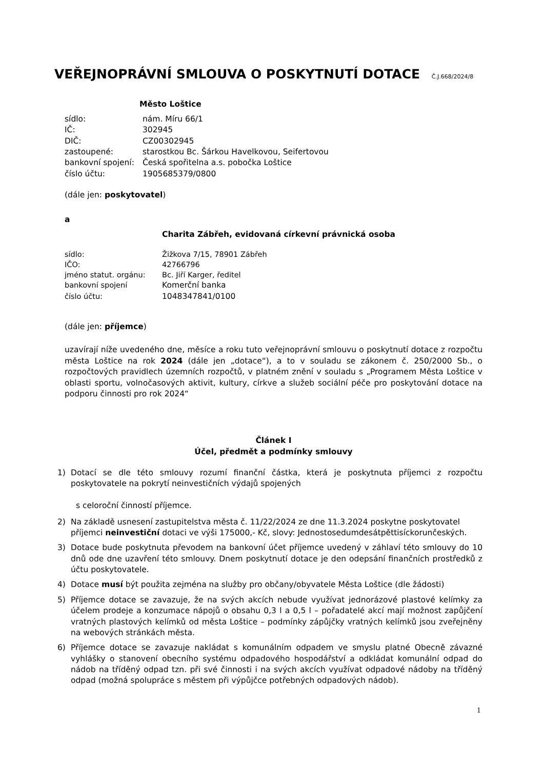VEŘEJNOPRÁVNÍ SMLOUVA O POSKYTNUTÍ DOTACE Č.J.668/2024/8
Město Loštice
| sídlo: | nám. Míru 66/1 |
| IČ: | 302945 |
| DIČ: | CZ00302945 |
| zastoupené: | starostkou Bc. Šárkou Havelkovou, Seifertovou |
| bankovní spojení: | Česká spořitelna a.s. pobočka Loštice |
| číslo účtu: | 1905685379/0800 |
(dále jen: poskytovatel)
a
Charita Zábřeh, evidovaná církevní právnická osoba
| sídlo: | Žižkova 7/15, 78901 Zábřeh |
| IČO: | 42766796 |
| jméno statut. orgánu: | Bc. Jiří Karger, ředitel |
| bankovní spojení | Komerční banka |
| číslo účtu: | 1048347841/0100 |
(dále jen: příjemce)
uzavírají níže uvedeného dne, měsíce a roku tuto veřejnoprávní smlouvu o poskytnutí dotace z rozpočtu města Loštice na rok 2024 (dále jen „dotace“), a to v souladu se zákonem č. 250/2000 Sb., o rozpočtových pravidlech územních rozpočtů, v platném znění v souladu s „Programem Města Loštice v oblasti sportu, volnočasových aktivit, kultury, církve a služeb sociální péče pro poskytování dotace na podporu činnosti pro rok 2024“
Článek I
Účel, předmět a podmínky smlouvy
1) Dotací se dle této smlouvy rozumí finanční částka, která je poskytnuta příjemci z rozpočtu poskytovatele na pokrytí neinvestičních výdajů spojených
s celoroční činností příjemce.
2) Na základě usnesení zastupitelstva města č. 11/22/2024 ze dne 11.3.2024 poskytne poskytovatel příjemci neinvestiční dotaci ve výši 175000,- Kč, slovy: Jednostosedumdesátpěttisíckorunčeských.
3) Dotace bude poskytnuta převodem na bankovní účet příjemce uvedený v záhlaví této smlouvy do 10 dnů ode dne uzavření této smlouvy. Dnem poskytnutí dotace je den odepsání finančních prostředků z účtu poskytovatele.
4) Dotace musí být použita zejména na služby pro občany/obyvatele Města Loštice (dle žádosti)
5) Příjemce dotace se zavazuje, že na svých akcích nebude využívat jednorázové plastové kelímky za účelem prodeje a konzumace nápojů o obsahu 0,3 l a 0,5 l – pořadatelé akcí mají možnost zapůjčení vratných plastových kelímků od města Loštice – podmínky zápůjčky vratných kelímků jsou zveřejněny na webových stránkách města.
6) Příjemce dotace se zavazuje nakládat s komunálním odpadem ve smyslu platné Obecně závazné vyhlášky o stanovení obecního systému odpadového hospodářství a odkládat komunální odpad do nádob na tříděný odpad tzn. při své činnosti i na svých akcích využívat odpadové nádoby na tříděný odpad (možná spolupráce s městem při výpůjčce potřebných odpadových nádob).
1